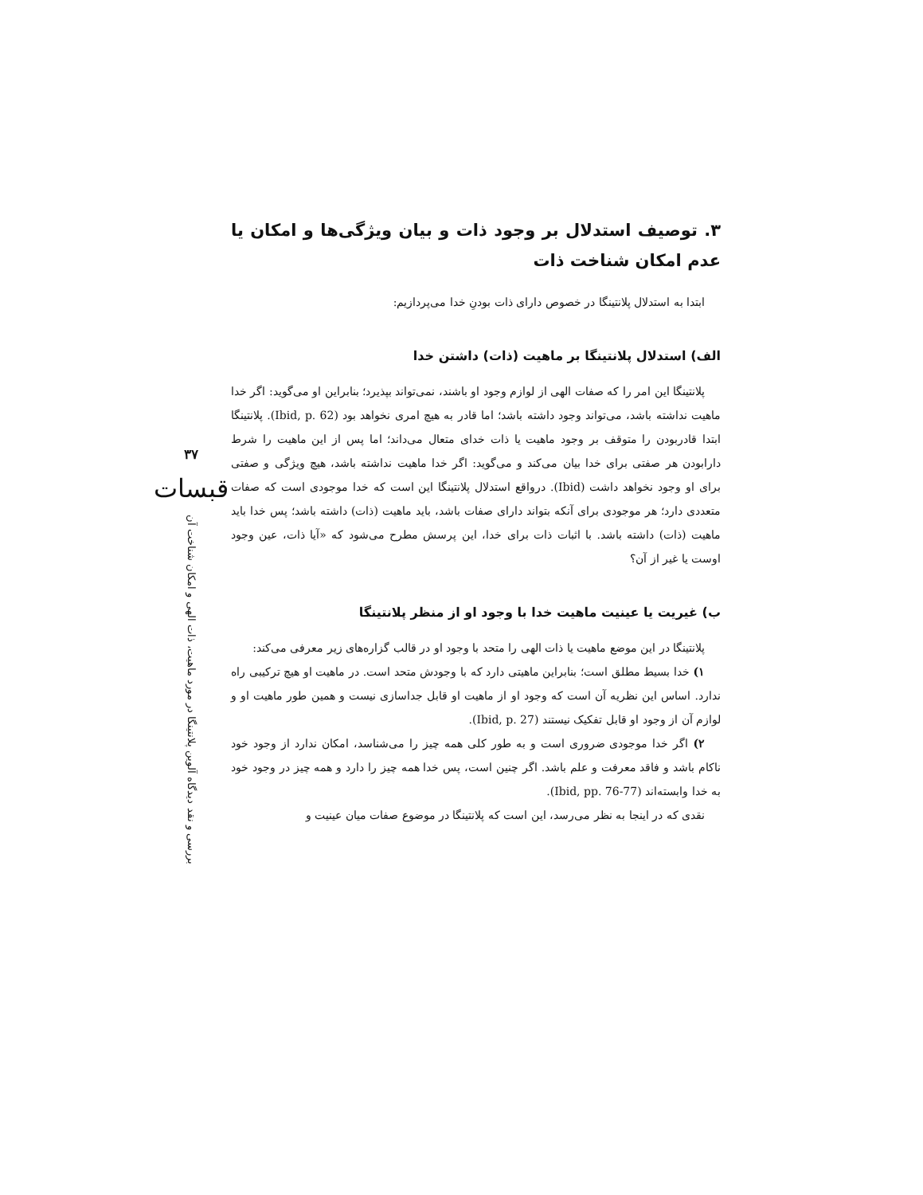۳۷
قبسات
بررسی و نقد دیدگاه آلوین پلانتینگا در مورد ماهیت، ذات الهی و امکان شناخت آن
۳. توصیف استدلال بر وجود ذات و بیان ویژگی‌ها و امکان یا عدم امکان شناخت ذات
ابتدا به استدلال پلانتینگا در خصوص دارای ذات بودنِ خدا می‌پردازیم:
الف) استدلال پلانتینگا بر ماهیت (ذات) داشتن خدا
پلانتینگا این امر را که صفات الهی از لوازم وجود او باشند، نمی‌تواند بپذیرد؛ بنابراین او می‌گوید: اگر خدا ماهیت نداشته باشد، می‌تواند وجود داشته باشد؛ اما قادر به هیچ امری نخواهد بود (Ibid, p. 62). پلانتینگا ابتدا قادربودن را متوقف بر وجود ماهیت یا ذات خدای متعال می‌داند؛ اما پس از این ماهیت را شرط دارابودن هر صفتی برای خدا بیان می‌کند و می‌گوید: اگر خدا ماهیت نداشته باشد، هیچ ویژگی و صفتی برای او وجود نخواهد داشت (Ibid). درواقع استدلال پلانتینگا این است که خدا موجودی است که صفات متعددی دارد؛ هر موجودی برای آنکه بتواند دارای صفات باشد، باید ماهیت (ذات) داشته باشد؛ پس خدا باید ماهیت (ذات) داشته باشد. با اثبات ذات برای خدا، این پرسش مطرح می‌شود که «آیا ذات، عین وجود اوست یا غیر از آن؟
ب) غیریت یا عینیت ماهیت خدا با وجود او از منظر پلانتینگا
پلانتینگا در این موضع ماهیت یا ذات الهی را متحد با وجود او در قالب گزاره‌های زیر معرفی می‌کند:
۱) خدا بسیط مطلق است؛ بنابراین ماهیتی دارد که با وجودش متحد است. در ماهیت او هیچ ترکیبی راه ندارد. اساس این نظریه آن است که وجود او از ماهیت او قابل جداسازی نیست و همین طور ماهیت او و لوازم آن از وجود او قابل تفکیک نیستند (Ibid, p. 27).
۲) اگر خدا موجودی ضروری است و به طور کلی همه چیز را می‌شناسد، امکان ندارد از وجود خود ناکام باشد و فاقد معرفت و علم باشد. اگر چنین است، پس خدا همه چیز را دارد و همه چیز در وجود خود به خدا وابسته‌اند (Ibid, pp. 76-77).
نقدی که در اینجا به نظر می‌رسد، این است که پلانتینگا در موضوع صفات میان عینیت و